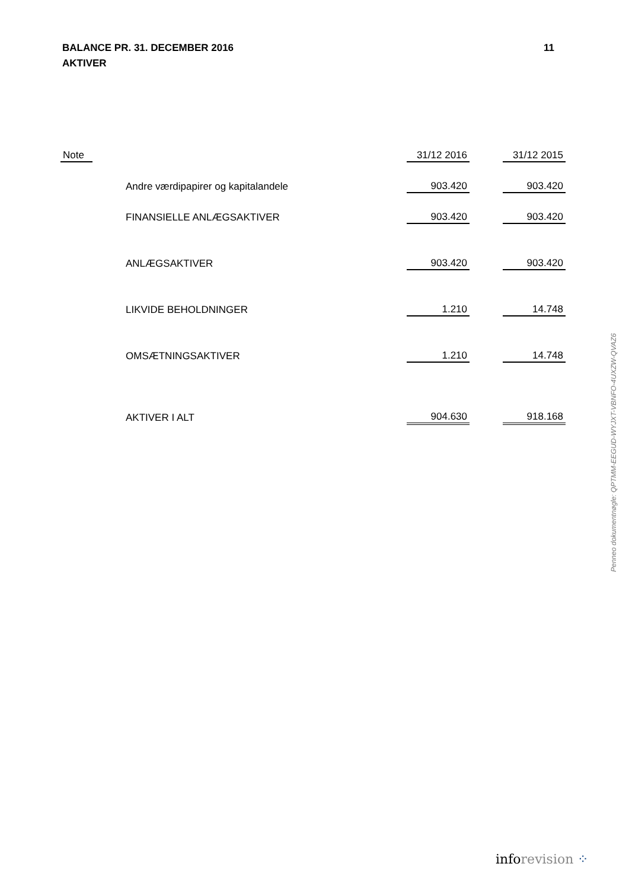11 BALANCE PR. 31. DECEMBER 2016
AKTIVER
| Note | | 31/12 2016 | | 31/12 2015 |
| --- | --- | --- | --- | --- |
| | Andre værdipapirer og kapitalandele | 903.420 | | 903.420 |
| | FINANSIELLE ANLÆGSAKTIVER | 903.420 | | 903.420 |
| | ANLÆGSAKTIVER | 903.420 | | 903.420 |
| | LIKVIDE BEHOLDNINGER | 1.210 | | 14.748 |
| | OMSÆTNINGSAKTIVER | 1.210 | | 14.748 |
| | AKTIVER I ALT | 904.630 | | 918.168 |
Penneo dokumentnøgle: QPTMM-EEGUD-WYJXT-VBNFO-4UXZW-QVAZ6
inforevision ⁘